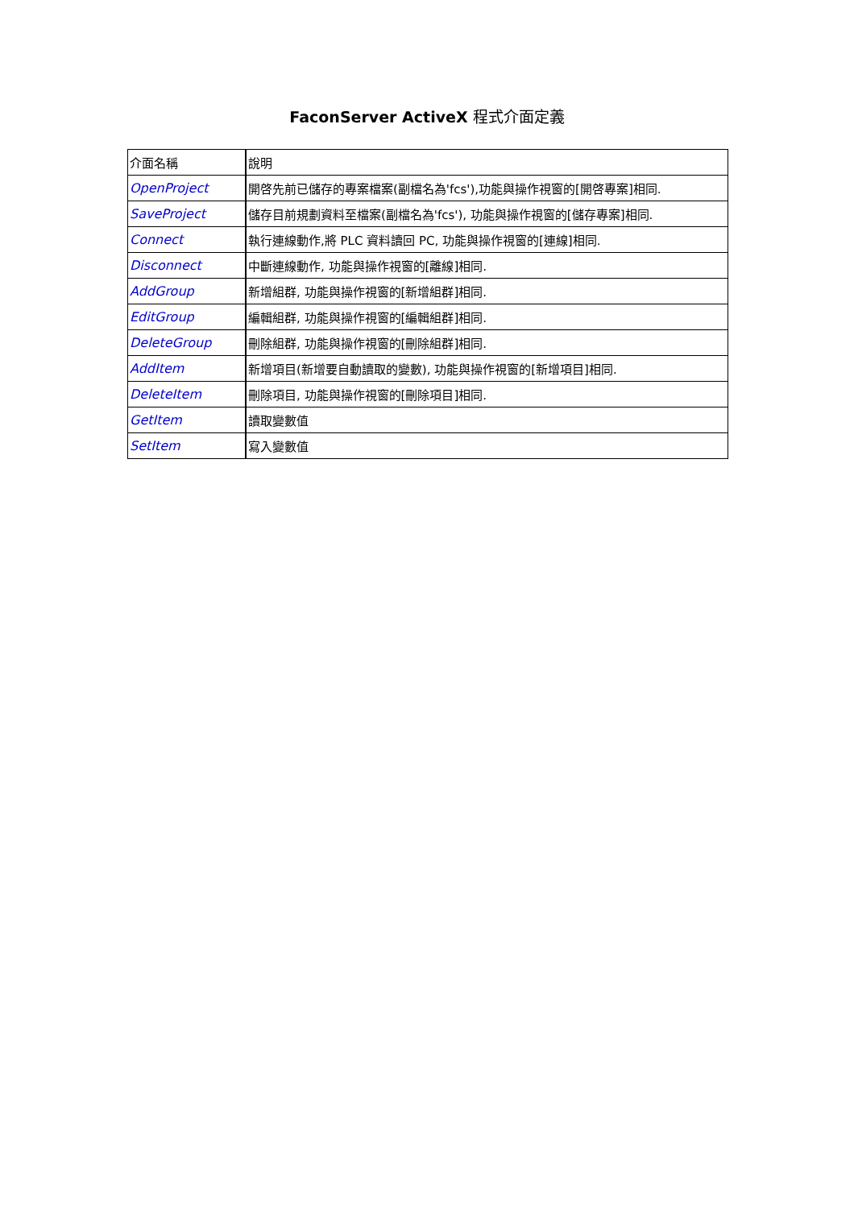FaconServer ActiveX 程式介面定義
| 介面名稱 | 說明 |
| OpenProject | 開啓先前已儲存的專案檔案(副檔名為'fcs'),功能與操作視窗的[開啓專案]相同. |
| SaveProject | 儲存目前規劃資料至檔案(副檔名為'fcs'), 功能與操作視窗的[儲存專案]相同. |
| Connect | 執行連線動作,將 PLC 資料讀回 PC, 功能與操作視窗的[連線]相同. |
| Disconnect | 中斷連線動作, 功能與操作視窗的[離線]相同. |
| AddGroup | 新增組群, 功能與操作視窗的[新增組群]相同. |
| EditGroup | 編輯組群, 功能與操作視窗的[編輯組群]相同. |
| DeleteGroup | 刪除組群, 功能與操作視窗的[刪除組群]相同. |
| AddItem | 新增項目(新增要自動讀取的變數), 功能與操作視窗的[新增項目]相同. |
| DeleteItem | 刪除項目, 功能與操作視窗的[刪除項目]相同. |
| GetItem | 讀取變數值 |
| SetItem | 寫入變數值 |